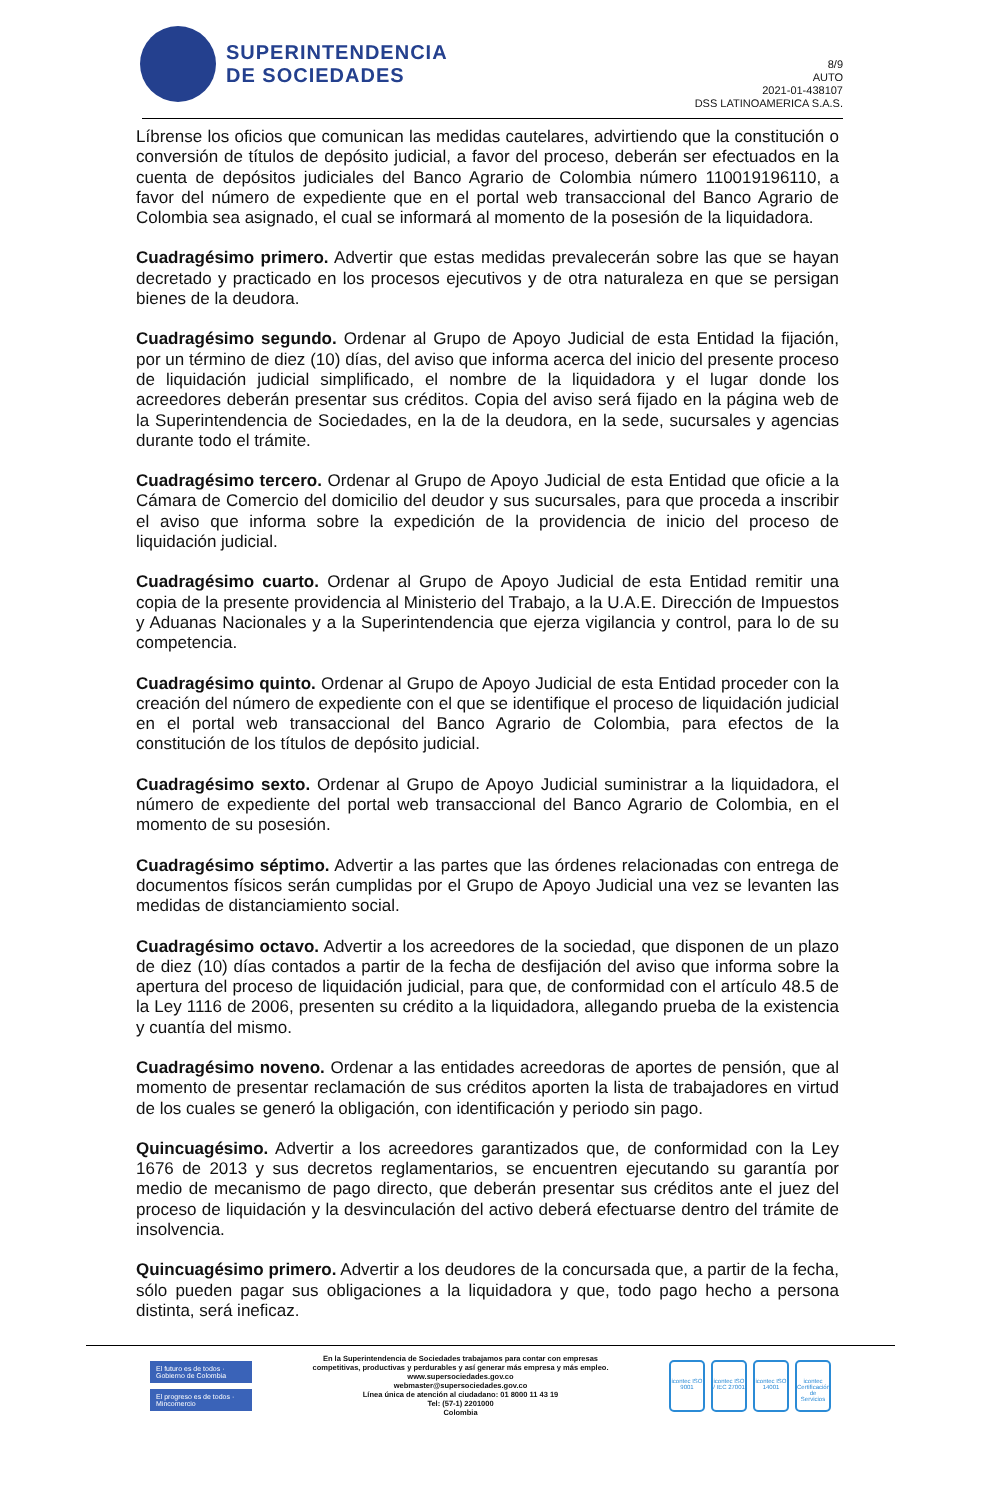SUPERINTENDENCIA
DE SOCIEDADES
8/9
AUTO
2021-01-438107
DSS LATINOAMERICA S.A.S.
Líbrense los oficios que comunican las medidas cautelares, advirtiendo que la constitución o conversión de títulos de depósito judicial, a favor del proceso, deberán ser efectuados en la cuenta de depósitos judiciales del Banco Agrario de Colombia número 110019196110, a favor del número de expediente que en el portal web transaccional del Banco Agrario de Colombia sea asignado, el cual se informará al momento de la posesión de la liquidadora.
Cuadragésimo primero. Advertir que estas medidas prevalecerán sobre las que se hayan decretado y practicado en los procesos ejecutivos y de otra naturaleza en que se persigan bienes de la deudora.
Cuadragésimo segundo. Ordenar al Grupo de Apoyo Judicial de esta Entidad la fijación, por un término de diez (10) días, del aviso que informa acerca del inicio del presente proceso de liquidación judicial simplificado, el nombre de la liquidadora y el lugar donde los acreedores deberán presentar sus créditos. Copia del aviso será fijado en la página web de la Superintendencia de Sociedades, en la de la deudora, en la sede, sucursales y agencias durante todo el trámite.
Cuadragésimo tercero. Ordenar al Grupo de Apoyo Judicial de esta Entidad que oficie a la Cámara de Comercio del domicilio del deudor y sus sucursales, para que proceda a inscribir el aviso que informa sobre la expedición de la providencia de inicio del proceso de liquidación judicial.
Cuadragésimo cuarto. Ordenar al Grupo de Apoyo Judicial de esta Entidad remitir una copia de la presente providencia al Ministerio del Trabajo, a la U.A.E. Dirección de Impuestos y Aduanas Nacionales y a la Superintendencia que ejerza vigilancia y control, para lo de su competencia.
Cuadragésimo quinto. Ordenar al Grupo de Apoyo Judicial de esta Entidad proceder con la creación del número de expediente con el que se identifique el proceso de liquidación judicial en el portal web transaccional del Banco Agrario de Colombia, para efectos de la constitución de los títulos de depósito judicial.
Cuadragésimo sexto. Ordenar al Grupo de Apoyo Judicial suministrar a la liquidadora, el número de expediente del portal web transaccional del Banco Agrario de Colombia, en el momento de su posesión.
Cuadragésimo séptimo. Advertir a las partes que las órdenes relacionadas con entrega de documentos físicos serán cumplidas por el Grupo de Apoyo Judicial una vez se levanten las medidas de distanciamiento social.
Cuadragésimo octavo. Advertir a los acreedores de la sociedad, que disponen de un plazo de diez (10) días contados a partir de la fecha de desfijación del aviso que informa sobre la apertura del proceso de liquidación judicial, para que, de conformidad con el artículo 48.5 de la Ley 1116 de 2006, presenten su crédito a la liquidadora, allegando prueba de la existencia y cuantía del mismo.
Cuadragésimo noveno. Ordenar a las entidades acreedoras de aportes de pensión, que al momento de presentar reclamación de sus créditos aporten la lista de trabajadores en virtud de los cuales se generó la obligación, con identificación y periodo sin pago.
Quincuagésimo. Advertir a los acreedores garantizados que, de conformidad con la Ley 1676 de 2013 y sus decretos reglamentarios, se encuentren ejecutando su garantía por medio de mecanismo de pago directo, que deberán presentar sus créditos ante el juez del proceso de liquidación y la desvinculación del activo deberá efectuarse dentro del trámite de insolvencia.
Quincuagésimo primero. Advertir a los deudores de la concursada que, a partir de la fecha, sólo pueden pagar sus obligaciones a la liquidadora y que, todo pago hecho a persona distinta, será ineficaz.
El futuro es de todos · Gobierno de Colombia
El progreso es de todos · Mincomercio
En la Superintendencia de Sociedades trabajamos para contar con empresas
competitivas, productivas y perdurables y así generar más empresa y más empleo.
www.supersociedades.gov.co
webmaster@supersociedades.gov.co
Línea única de atención al ciudadano: 01 8000 11 43 19
Tel: (57-1) 2201000
Colombia
icontec ISO 9001
icontec ISO / IEC 27001
icontec ISO 14001
icontec Certificación de Servicios